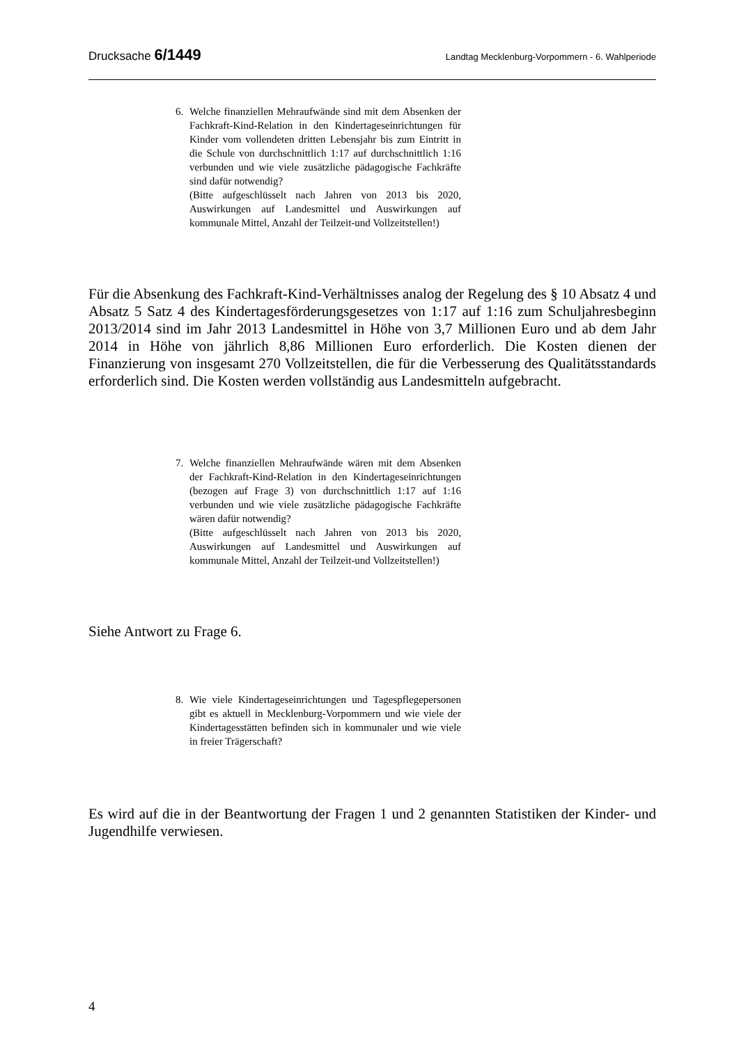Drucksache 6/1449 Landtag Mecklenburg-Vorpommern - 6. Wahlperiode
6. Welche finanziellen Mehraufwände sind mit dem Absenken der Fachkraft-Kind-Relation in den Kindertageseinrichtungen für Kinder vom vollendeten dritten Lebensjahr bis zum Eintritt in die Schule von durchschnittlich 1:17 auf durchschnittlich 1:16 verbunden und wie viele zusätzliche pädagogische Fachkräfte sind dafür notwendig?
(Bitte aufgeschlüsselt nach Jahren von 2013 bis 2020, Auswirkungen auf Landesmittel und Auswirkungen auf kommunale Mittel, Anzahl der Teilzeit-und Vollzeitstellen!)
Für die Absenkung des Fachkraft-Kind-Verhältnisses analog der Regelung des § 10 Absatz 4 und Absatz 5 Satz 4 des Kindertagesförderungsgesetzes von 1:17 auf 1:16 zum Schuljahresbeginn 2013/2014 sind im Jahr 2013 Landesmittel in Höhe von 3,7 Millionen Euro und ab dem Jahr 2014 in Höhe von jährlich 8,86 Millionen Euro erforderlich. Die Kosten dienen der Finanzierung von insgesamt 270 Vollzeitstellen, die für die Verbesserung des Qualitätsstandards erforderlich sind. Die Kosten werden vollständig aus Landesmitteln aufgebracht.
7. Welche finanziellen Mehraufwände wären mit dem Absenken der Fachkraft-Kind-Relation in den Kindertageseinrichtungen (bezogen auf Frage 3) von durchschnittlich 1:17 auf 1:16 verbunden und wie viele zusätzliche pädagogische Fachkräfte wären dafür notwendig?
(Bitte aufgeschlüsselt nach Jahren von 2013 bis 2020, Auswirkungen auf Landesmittel und Auswirkungen auf kommunale Mittel, Anzahl der Teilzeit-und Vollzeitstellen!)
Siehe Antwort zu Frage 6.
8. Wie viele Kindertageseinrichtungen und Tagespflegepersonen gibt es aktuell in Mecklenburg-Vorpommern und wie viele der Kindertagesstätten befinden sich in kommunaler und wie viele in freier Trägerschaft?
Es wird auf die in der Beantwortung der Fragen 1 und 2 genannten Statistiken der Kinder- und Jugendhilfe verwiesen.
4